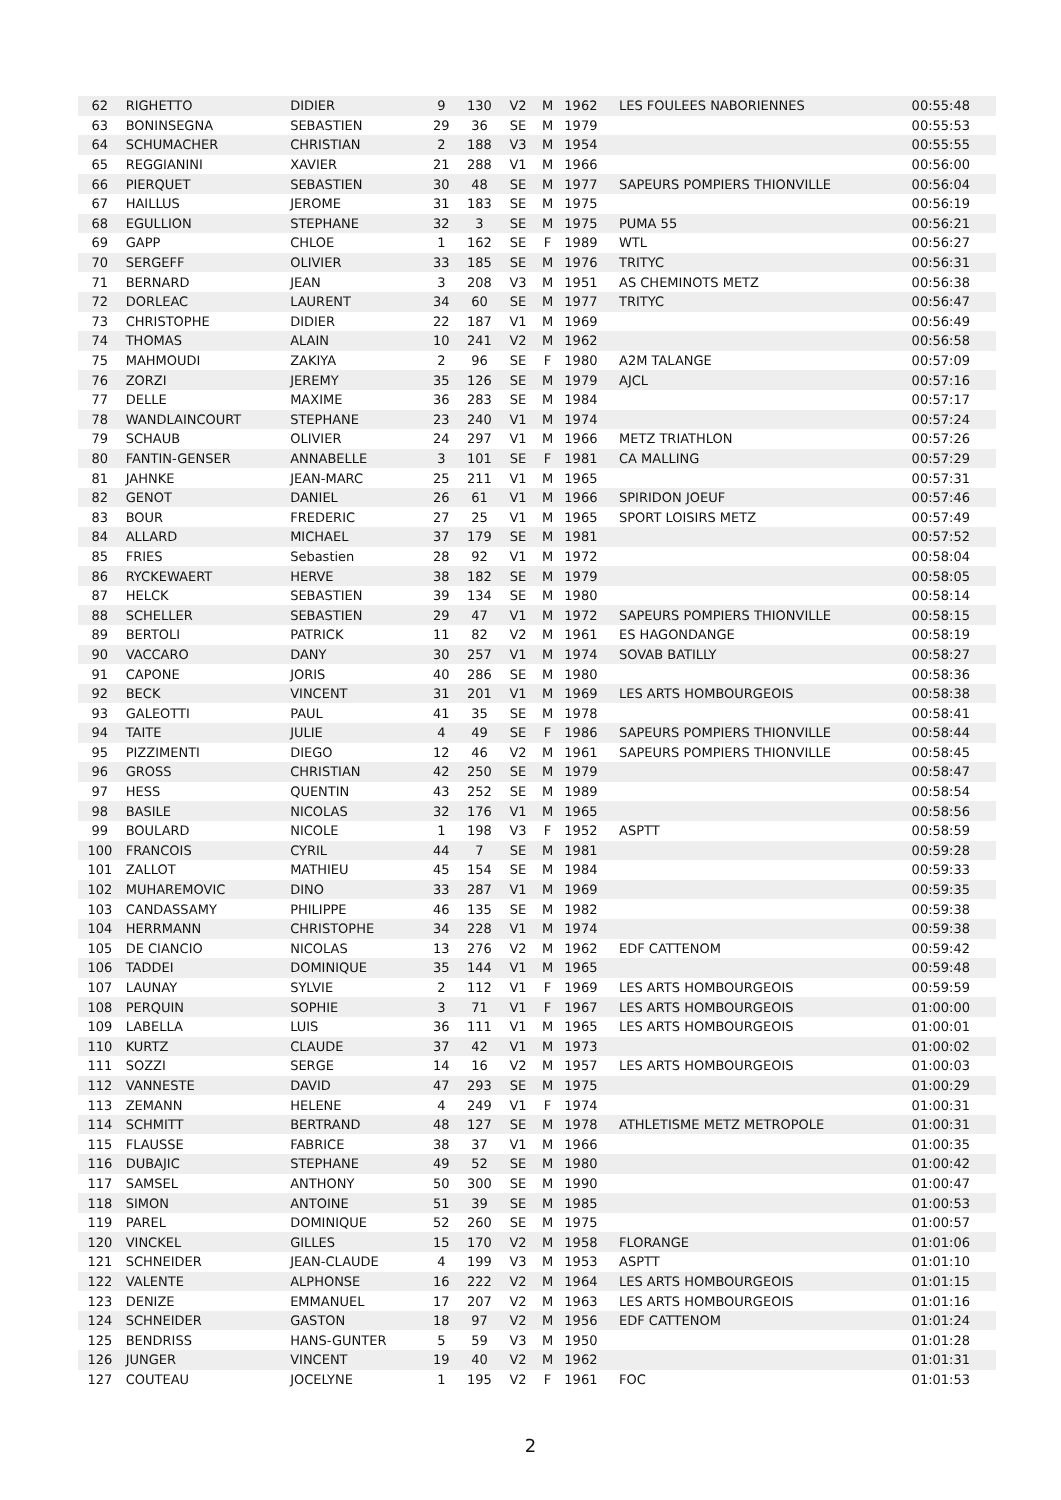| 62 | RIGHETTO | DIDIER | 9 | 130 | V2 | M | 1962 | LES FOULEES NABORIENNES | 00:55:48 |
| 63 | BONINSEGNA | SEBASTIEN | 29 | 36 | SE | M | 1979 | | 00:55:53 |
| 64 | SCHUMACHER | CHRISTIAN | 2 | 188 | V3 | M | 1954 | | 00:55:55 |
| 65 | REGGIANINI | XAVIER | 21 | 288 | V1 | M | 1966 | | 00:56:00 |
| 66 | PIERQUET | SEBASTIEN | 30 | 48 | SE | M | 1977 | SAPEURS POMPIERS THIONVILLE | 00:56:04 |
| 67 | HAILLUS | JEROME | 31 | 183 | SE | M | 1975 | | 00:56:19 |
| 68 | EGULLION | STEPHANE | 32 | 3 | SE | M | 1975 | PUMA 55 | 00:56:21 |
| 69 | GAPP | CHLOE | 1 | 162 | SE | F | 1989 | WTL | 00:56:27 |
| 70 | SERGEFF | OLIVIER | 33 | 185 | SE | M | 1976 | TRITYC | 00:56:31 |
| 71 | BERNARD | JEAN | 3 | 208 | V3 | M | 1951 | AS CHEMINOTS METZ | 00:56:38 |
| 72 | DORLEAC | LAURENT | 34 | 60 | SE | M | 1977 | TRITYC | 00:56:47 |
| 73 | CHRISTOPHE | DIDIER | 22 | 187 | V1 | M | 1969 | | 00:56:49 |
| 74 | THOMAS | ALAIN | 10 | 241 | V2 | M | 1962 | | 00:56:58 |
| 75 | MAHMOUDI | ZAKIYA | 2 | 96 | SE | F | 1980 | A2M TALANGE | 00:57:09 |
| 76 | ZORZI | JEREMY | 35 | 126 | SE | M | 1979 | AJCL | 00:57:16 |
| 77 | DELLE | MAXIME | 36 | 283 | SE | M | 1984 | | 00:57:17 |
| 78 | WANDLAINCOURT | STEPHANE | 23 | 240 | V1 | M | 1974 | | 00:57:24 |
| 79 | SCHAUB | OLIVIER | 24 | 297 | V1 | M | 1966 | METZ TRIATHLON | 00:57:26 |
| 80 | FANTIN-GENSER | ANNABELLE | 3 | 101 | SE | F | 1981 | CA MALLING | 00:57:29 |
| 81 | JAHNKE | JEAN-MARC | 25 | 211 | V1 | M | 1965 | | 00:57:31 |
| 82 | GENOT | DANIEL | 26 | 61 | V1 | M | 1966 | SPIRIDON JOEUF | 00:57:46 |
| 83 | BOUR | FREDERIC | 27 | 25 | V1 | M | 1965 | SPORT LOISIRS METZ | 00:57:49 |
| 84 | ALLARD | MICHAEL | 37 | 179 | SE | M | 1981 | | 00:57:52 |
| 85 | FRIES | Sebastien | 28 | 92 | V1 | M | 1972 | | 00:58:04 |
| 86 | RYCKEWAERT | HERVE | 38 | 182 | SE | M | 1979 | | 00:58:05 |
| 87 | HELCK | SEBASTIEN | 39 | 134 | SE | M | 1980 | | 00:58:14 |
| 88 | SCHELLER | SEBASTIEN | 29 | 47 | V1 | M | 1972 | SAPEURS POMPIERS THIONVILLE | 00:58:15 |
| 89 | BERTOLI | PATRICK | 11 | 82 | V2 | M | 1961 | ES HAGONDANGE | 00:58:19 |
| 90 | VACCARO | DANY | 30 | 257 | V1 | M | 1974 | SOVAB BATILLY | 00:58:27 |
| 91 | CAPONE | JORIS | 40 | 286 | SE | M | 1980 | | 00:58:36 |
| 92 | BECK | VINCENT | 31 | 201 | V1 | M | 1969 | LES ARTS HOMBOURGEOIS | 00:58:38 |
| 93 | GALEOTTI | PAUL | 41 | 35 | SE | M | 1978 | | 00:58:41 |
| 94 | TAITE | JULIE | 4 | 49 | SE | F | 1986 | SAPEURS POMPIERS THIONVILLE | 00:58:44 |
| 95 | PIZZIMENTI | DIEGO | 12 | 46 | V2 | M | 1961 | SAPEURS POMPIERS THIONVILLE | 00:58:45 |
| 96 | GROSS | CHRISTIAN | 42 | 250 | SE | M | 1979 | | 00:58:47 |
| 97 | HESS | QUENTIN | 43 | 252 | SE | M | 1989 | | 00:58:54 |
| 98 | BASILE | NICOLAS | 32 | 176 | V1 | M | 1965 | | 00:58:56 |
| 99 | BOULARD | NICOLE | 1 | 198 | V3 | F | 1952 | ASPTT | 00:58:59 |
| 100 | FRANCOIS | CYRIL | 44 | 7 | SE | M | 1981 | | 00:59:28 |
| 101 | ZALLOT | MATHIEU | 45 | 154 | SE | M | 1984 | | 00:59:33 |
| 102 | MUHAREMOVIC | DINO | 33 | 287 | V1 | M | 1969 | | 00:59:35 |
| 103 | CANDASSAMY | PHILIPPE | 46 | 135 | SE | M | 1982 | | 00:59:38 |
| 104 | HERRMANN | CHRISTOPHE | 34 | 228 | V1 | M | 1974 | | 00:59:38 |
| 105 | DE CIANCIO | NICOLAS | 13 | 276 | V2 | M | 1962 | EDF CATTENOM | 00:59:42 |
| 106 | TADDEI | DOMINIQUE | 35 | 144 | V1 | M | 1965 | | 00:59:48 |
| 107 | LAUNAY | SYLVIE | 2 | 112 | V1 | F | 1969 | LES ARTS HOMBOURGEOIS | 00:59:59 |
| 108 | PERQUIN | SOPHIE | 3 | 71 | V1 | F | 1967 | LES ARTS HOMBOURGEOIS | 01:00:00 |
| 109 | LABELLA | LUIS | 36 | 111 | V1 | M | 1965 | LES ARTS HOMBOURGEOIS | 01:00:01 |
| 110 | KURTZ | CLAUDE | 37 | 42 | V1 | M | 1973 | | 01:00:02 |
| 111 | SOZZI | SERGE | 14 | 16 | V2 | M | 1957 | LES ARTS HOMBOURGEOIS | 01:00:03 |
| 112 | VANNESTE | DAVID | 47 | 293 | SE | M | 1975 | | 01:00:29 |
| 113 | ZEMANN | HELENE | 4 | 249 | V1 | F | 1974 | | 01:00:31 |
| 114 | SCHMITT | BERTRAND | 48 | 127 | SE | M | 1978 | ATHLETISME METZ METROPOLE | 01:00:31 |
| 115 | FLAUSSE | FABRICE | 38 | 37 | V1 | M | 1966 | | 01:00:35 |
| 116 | DUBAJIC | STEPHANE | 49 | 52 | SE | M | 1980 | | 01:00:42 |
| 117 | SAMSEL | ANTHONY | 50 | 300 | SE | M | 1990 | | 01:00:47 |
| 118 | SIMON | ANTOINE | 51 | 39 | SE | M | 1985 | | 01:00:53 |
| 119 | PAREL | DOMINIQUE | 52 | 260 | SE | M | 1975 | | 01:00:57 |
| 120 | VINCKEL | GILLES | 15 | 170 | V2 | M | 1958 | FLORANGE | 01:01:06 |
| 121 | SCHNEIDER | JEAN-CLAUDE | 4 | 199 | V3 | M | 1953 | ASPTT | 01:01:10 |
| 122 | VALENTE | ALPHONSE | 16 | 222 | V2 | M | 1964 | LES ARTS HOMBOURGEOIS | 01:01:15 |
| 123 | DENIZE | EMMANUEL | 17 | 207 | V2 | M | 1963 | LES ARTS HOMBOURGEOIS | 01:01:16 |
| 124 | SCHNEIDER | GASTON | 18 | 97 | V2 | M | 1956 | EDF CATTENOM | 01:01:24 |
| 125 | BENDRISS | HANS-GUNTER | 5 | 59 | V3 | M | 1950 | | 01:01:28 |
| 126 | JUNGER | VINCENT | 19 | 40 | V2 | M | 1962 | | 01:01:31 |
| 127 | COUTEAU | JOCELYNE | 1 | 195 | V2 | F | 1961 | FOC | 01:01:53 |
2